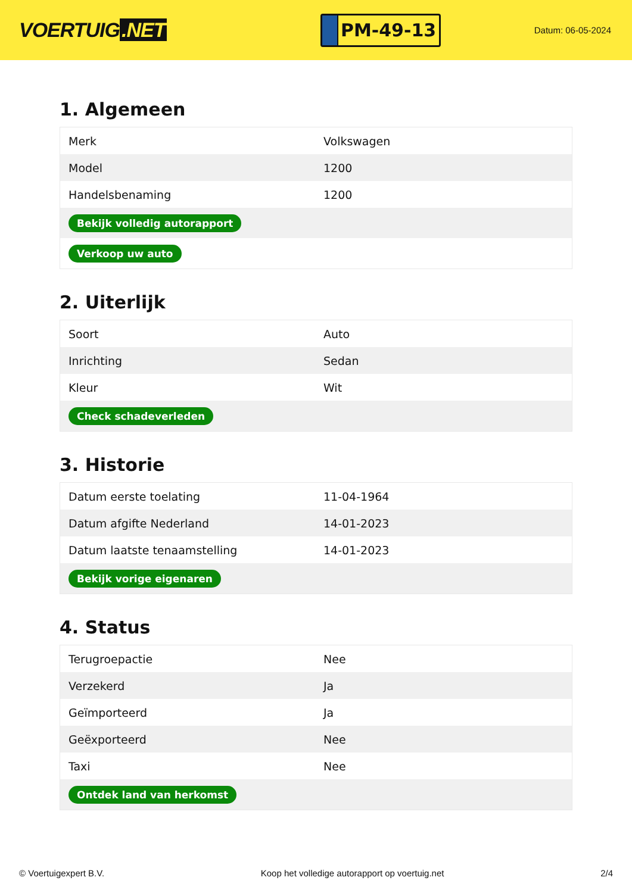VOERTUIG.NET
PM-49-13
Datum: 06-05-2024
1. Algemeen
| Merk | Volkswagen |
| Model | 1200 |
| Handelsbenaming | 1200 |
| Bekijk volledig autorapport | |
| Verkoop uw auto | |
2. Uiterlijk
| Soort | Auto |
| Inrichting | Sedan |
| Kleur | Wit |
| Check schadeverleden | |
3. Historie
| Datum eerste toelating | 11-04-1964 |
| Datum afgifte Nederland | 14-01-2023 |
| Datum laatste tenaamstelling | 14-01-2023 |
| Bekijk vorige eigenaren | |
4. Status
| Terugroepactie | Nee |
| Verzekerd | Ja |
| Geïmporteerd | Ja |
| Geëxporteerd | Nee |
| Taxi | Nee |
| Ontdek land van herkomst | |
© Voertuigexpert B.V. Koop het volledige autorapport op voertuig.net 2/4